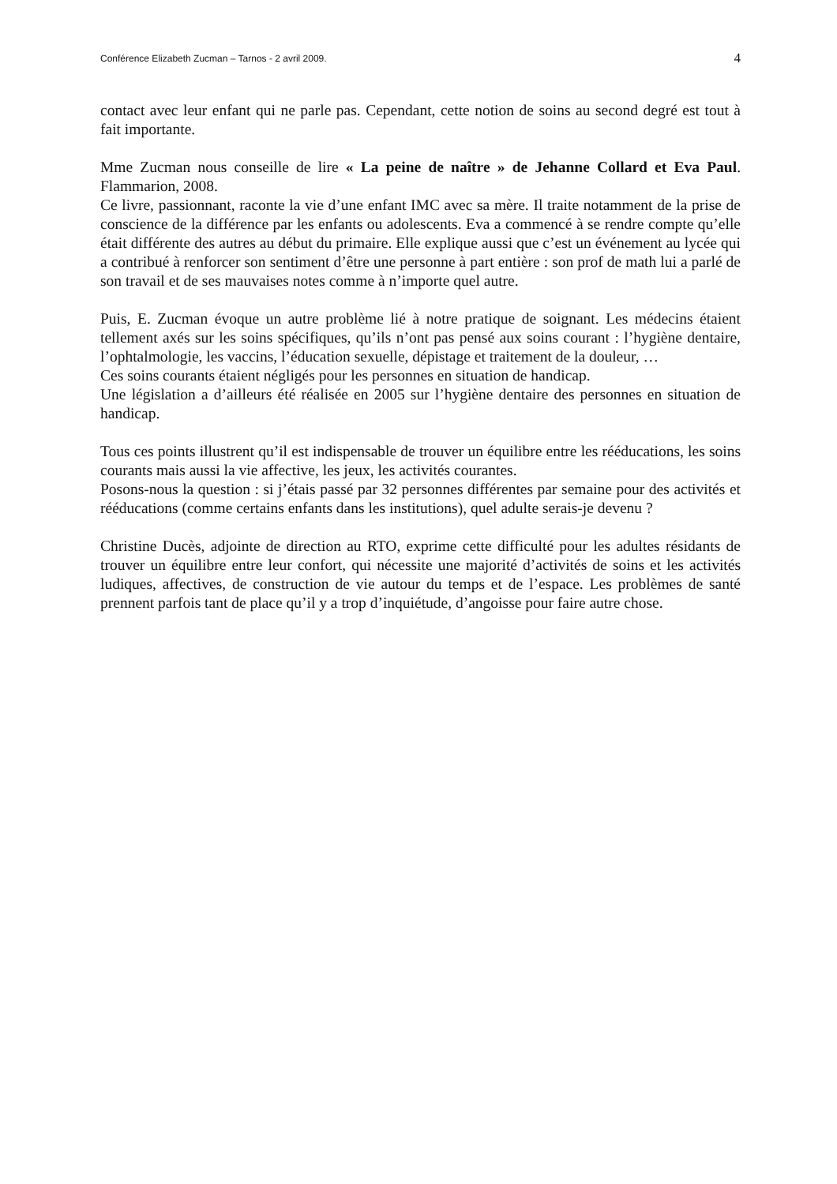Conférence Elizabeth Zucman – Tarnos - 2 avril 2009. 4
contact avec leur enfant qui ne parle pas. Cependant, cette notion de soins au second degré est tout à fait importante.
Mme Zucman nous conseille de lire « La peine de naître » de Jehanne Collard et Eva Paul. Flammarion, 2008.
Ce livre, passionnant, raconte la vie d’une enfant IMC avec sa mère. Il traite notamment de la prise de conscience de la différence par les enfants ou adolescents. Eva a commencé à se rendre compte qu’elle était différente des autres au début du primaire. Elle explique aussi que c’est un événement au lycée qui a contribué à renforcer son sentiment d’être une personne à part entière : son prof de math lui a parlé de son travail et de ses mauvaises notes comme à n’importe quel autre.
Puis, E. Zucman évoque un autre problème lié à notre pratique de soignant. Les médecins étaient tellement axés sur les soins spécifiques, qu’ils n’ont pas pensé aux soins courant : l’hygiène dentaire, l’ophtalmologie, les vaccins, l’éducation sexuelle, dépistage et traitement de la douleur, …
Ces soins courants étaient négligés pour les personnes en situation de handicap.
Une législation a d’ailleurs été réalisée en 2005 sur l’hygiène dentaire des personnes en situation de handicap.
Tous ces points illustrent qu’il est indispensable de trouver un équilibre entre les rééducations, les soins courants mais aussi la vie affective, les jeux, les activités courantes.
Posons-nous la question : si j’étais passé par 32 personnes différentes par semaine pour des activités et rééducations (comme certains enfants dans les institutions), quel adulte serais-je devenu ?
Christine Ducès, adjointe de direction au RTO, exprime cette difficulté pour les adultes résidants de trouver un équilibre entre leur confort, qui nécessite une majorité d’activités de soins et les activités ludiques, affectives, de construction de vie autour du temps et de l’espace. Les problèmes de santé prennent parfois tant de place qu’il y a trop d’inquiétude, d’angoisse pour faire autre chose.